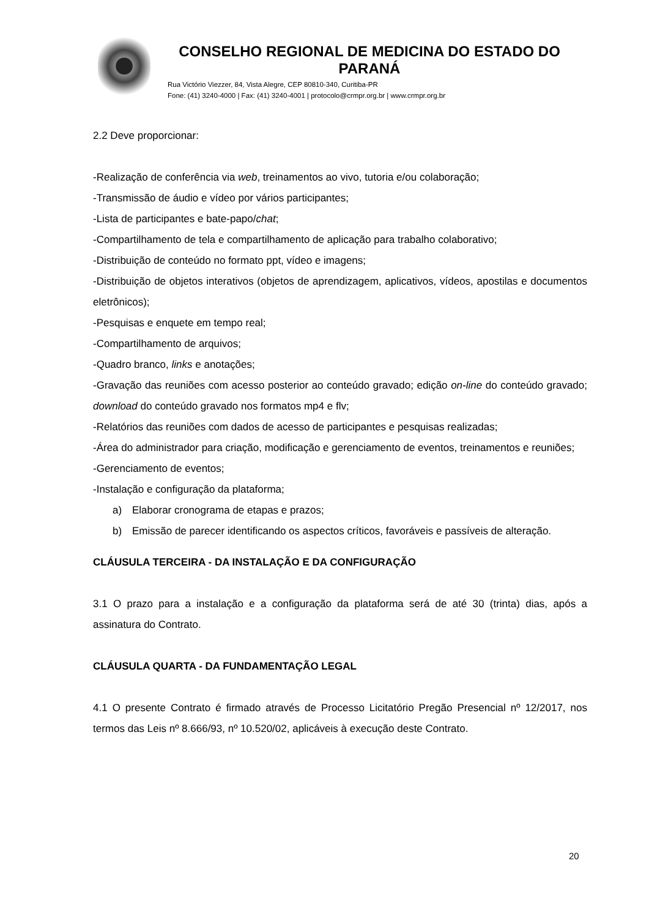CONSELHO REGIONAL DE MEDICINA DO ESTADO DO PARANÁ
Rua Victório Viezzer, 84, Vista Alegre, CEP 80810-340, Curitiba-PR
Fone: (41) 3240-4000 | Fax: (41) 3240-4001 | protocolo@crmpr.org.br | www.crmpr.org.br
2.2 Deve proporcionar:
-Realização de conferência via web, treinamentos ao vivo, tutoria e/ou colaboração;
-Transmissão de áudio e vídeo por vários participantes;
-Lista de participantes e bate-papo/chat;
-Compartilhamento de tela e compartilhamento de aplicação para trabalho colaborativo;
-Distribuição de conteúdo no formato ppt, vídeo e imagens;
-Distribuição de objetos interativos (objetos de aprendizagem, aplicativos, vídeos, apostilas e documentos eletrônicos);
-Pesquisas e enquete em tempo real;
-Compartilhamento de arquivos;
-Quadro branco, links e anotações;
-Gravação das reuniões com acesso posterior ao conteúdo gravado; edição on-line do conteúdo gravado; download do conteúdo gravado nos formatos mp4 e flv;
-Relatórios das reuniões com dados de acesso de participantes e pesquisas realizadas;
-Área do administrador para criação, modificação e gerenciamento de eventos, treinamentos e reuniões;
-Gerenciamento de eventos;
-Instalação e configuração da plataforma;
a) Elaborar cronograma de etapas e prazos;
b) Emissão de parecer identificando os aspectos críticos, favoráveis e passíveis de alteração.
CLÁUSULA TERCEIRA - DA INSTALAÇÃO E DA CONFIGURAÇÃO
3.1 O prazo para a instalação e a configuração da plataforma será de até 30 (trinta) dias, após a assinatura do Contrato.
CLÁUSULA QUARTA - DA FUNDAMENTAÇÃO LEGAL
4.1 O presente Contrato é firmado através de Processo Licitatório Pregão Presencial nº 12/2017, nos termos das Leis nº 8.666/93, nº 10.520/02, aplicáveis à execução deste Contrato.
20